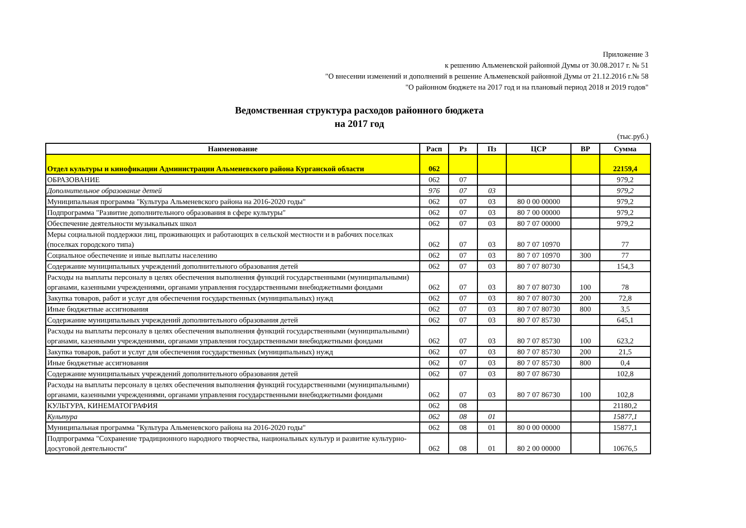Приложение 3
к решению Альменевской районной Думы от 30.08.2017 г. № 51
"О внесении изменений и дополнений в решение Альменевской районной Думы от 21.12.2016 г.№ 58
"О районном бюджете на 2017 год и на плановый период 2018 и 2019 годов"
Ведомственная структура расходов районного бюджета
на 2017 год
(тыс.руб.)
| Наименование | Расп | Рз | Пз | ЦСР | ВР | Сумма |
| --- | --- | --- | --- | --- | --- | --- |
| Отдел культуры и кинофикации Администрации Альменевского района Курганской области | 062 | | | | | 22159,4 |
| ОБРАЗОВАНИЕ | 062 | 07 | | | | 979,2 |
| Дополнительное образование детей | 976 | 07 | 03 | | | 979,2 |
| Муниципальная программа "Культура Альменевского района на 2016-2020 годы" | 062 | 07 | 03 | 80 0 00 00000 | | 979,2 |
| Подпрограмма "Развитие дополнительного образования в сфере культуры" | 062 | 07 | 03 | 80 7 00 00000 | | 979,2 |
| Обеспечение деятельности музыкальных школ | 062 | 07 | 03 | 80 7 07 00000 | | 979,2 |
| Меры социальной поддержки лиц, проживающих и работающих в сельской местности и в рабочих поселках (поселках городского типа) | 062 | 07 | 03 | 80 7 07 10970 | | 77 |
| Социальное обеспечение и иные выплаты населению | 062 | 07 | 03 | 80 7 07 10970 | 300 | 77 |
| Содержание муниципальных учреждений дополнительного образования детей | 062 | 07 | 03 | 80 7 07 80730 | | 154,3 |
| Расходы на выплаты персоналу в целях обеспечения выполнения функций государственными (муниципальными) органами, казенными учреждениями, органами управления государственными внебюджетными фондами | 062 | 07 | 03 | 80 7 07 80730 | 100 | 78 |
| Закупка товаров, работ и услуг для обеспечения государственных (муниципальных) нужд | 062 | 07 | 03 | 80 7 07 80730 | 200 | 72,8 |
| Иные бюджетные ассигнования | 062 | 07 | 03 | 80 7 07 80730 | 800 | 3,5 |
| Содержание муниципальных учреждений дополнительного образования детей | 062 | 07 | 03 | 80 7 07 85730 | | 645,1 |
| Расходы на выплаты персоналу в целях обеспечения выполнения функций государственными (муниципальными) органами, казенными учреждениями, органами управления государственными внебюджетными фондами | 062 | 07 | 03 | 80 7 07 85730 | 100 | 623,2 |
| Закупка товаров, работ и услуг для обеспечения государственных (муниципальных) нужд | 062 | 07 | 03 | 80 7 07 85730 | 200 | 21,5 |
| Иные бюджетные ассигнования | 062 | 07 | 03 | 80 7 07 85730 | 800 | 0,4 |
| Содержание муниципальных учреждений дополнительного образования детей | 062 | 07 | 03 | 80 7 07 86730 | | 102,8 |
| Расходы на выплаты персоналу в целях обеспечения выполнения функций государственными (муниципальными) органами, казенными учреждениями, органами управления государственными внебюджетными фондами | 062 | 07 | 03 | 80 7 07 86730 | 100 | 102,8 |
| КУЛЬТУРА, КИНЕМАТОГРАФИЯ | 062 | 08 | | | | 21180,2 |
| Культура | 062 | 08 | 01 | | | 15877,1 |
| Муниципальная программа "Культура Альменевского района на 2016-2020 годы" | 062 | 08 | 01 | 80 0 00 00000 | | 15877,1 |
| Подпрограмма "Сохранение традиционного народного творчества, национальных культур и развитие культурно-досуговой деятельности" | 062 | 08 | 01 | 80 2 00 00000 | | 10676,5 |